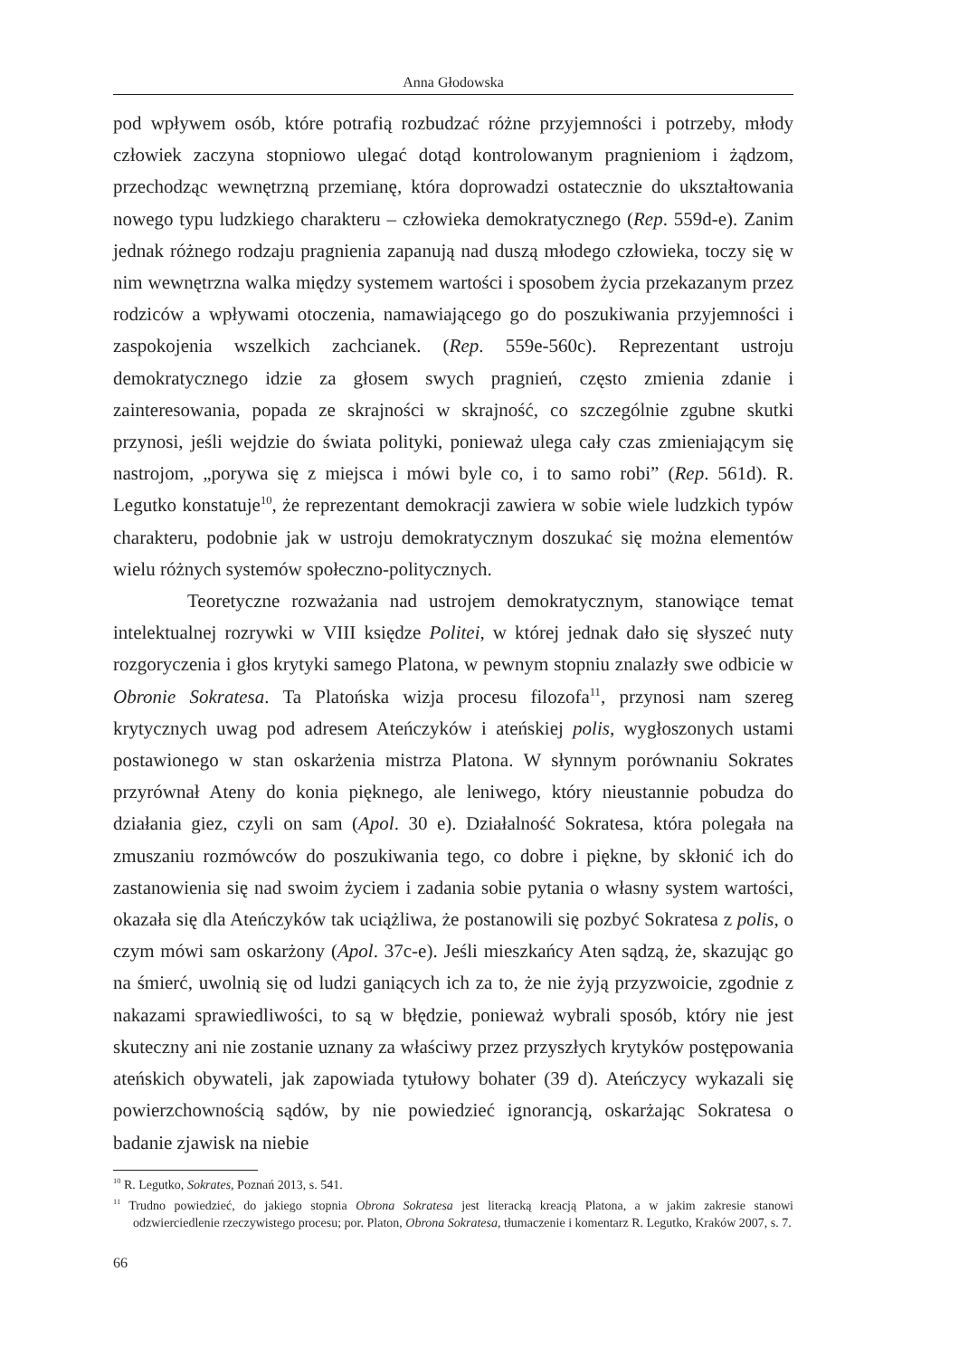Anna Głodowska
pod wpływem osób, które potrafią rozbudzać różne przyjemności i potrzeby, młody człowiek zaczyna stopniowo ulegać dotąd kontrolowanym pragnieniom i żądzom, przechodząc wewnętrzną przemianę, która doprowadzi ostatecznie do ukształtowania nowego typu ludzkiego charakteru – człowieka demokratycznego (Rep. 559d-e). Zanim jednak różnego rodzaju pragnienia zapanują nad duszą młodego człowieka, toczy się w nim wewnętrzna walka między systemem wartości i sposobem życia przekazanym przez rodziców a wpływami otoczenia, namawiającego go do poszukiwania przyjemności i zaspokojenia wszelkich zachcianek. (Rep. 559e-560c). Reprezentant ustroju demokratycznego idzie za głosem swych pragnień, często zmienia zdanie i zainteresowania, popada ze skrajności w skrajność, co szczególnie zgubne skutki przynosi, jeśli wejdzie do świata polityki, ponieważ ulega cały czas zmieniającym się nastrojom, „porywa się z miejsca i mówi byle co, i to samo robi” (Rep. 561d). R. Legutko konstatuje<sup>10</sup>, że reprezentant demokracji zawiera w sobie wiele ludzkich typów charakteru, podobnie jak w ustroju demokratycznym doszukać się można elementów wielu różnych systemów społeczno-politycznych.
Teoretyczne rozważania nad ustrojem demokratycznym, stanowiące temat intelektualnej rozrywki w VIII księdze Politei, w której jednak dało się słyszeć nuty rozgoryczenia i głos krytyki samego Platona, w pewnym stopniu znalazły swe odbicie w Obronie Sokratesa. Ta Platońska wizja procesu filozofa<sup>11</sup>, przynosi nam szereg krytycznych uwag pod adresem Ateńczyków i ateńskiej polis, wygłoszonych ustami postawionego w stan oskarżenia mistrza Platona. W słynnym porównaniu Sokrates przyrównał Ateny do konia pięknego, ale leniwego, który nieustannie pobudza do działania giez, czyli on sam (Apol. 30 e). Działalność Sokratesa, która polegała na zmuszaniu rozmówców do poszukiwania tego, co dobre i piękne, by skłonić ich do zastanowienia się nad swoim życiem i zadania sobie pytania o własny system wartości, okazała się dla Ateńczyków tak uciążliwa, że postanowili się pozbyć Sokratesa z polis, o czym mówi sam oskarżony (Apol. 37c-e). Jeśli mieszkańcy Aten sądzą, że, skazując go na śmierć, uwolnią się od ludzi ganiących ich za to, że nie żyją przyzwoicie, zgodnie z nakazami sprawiedliwości, to są w błędzie, ponieważ wybrali sposób, który nie jest skuteczny ani nie zostanie uznany za właściwy przez przyszłych krytyków postępowania ateńskich obywateli, jak zapowiada tytułowy bohater (39 d). Ateńczycy wykazali się powierzchownością sądów, by nie powiedzieć ignorancją, oskarżając Sokratesa o badanie zjawisk na niebie
<sup>10</sup> R. Legutko, Sokrates, Poznań 2013, s. 541.
<sup>11</sup> Trudno powiedzieć, do jakiego stopnia Obrona Sokratesa jest literacką kreacją Platona, a w jakim zakresie stanowi odzwierciedlenie rzeczywistego procesu; por. Platon, Obrona Sokratesa, tłumaczenie i komentarz R. Legutko, Kraków 2007, s. 7.
66